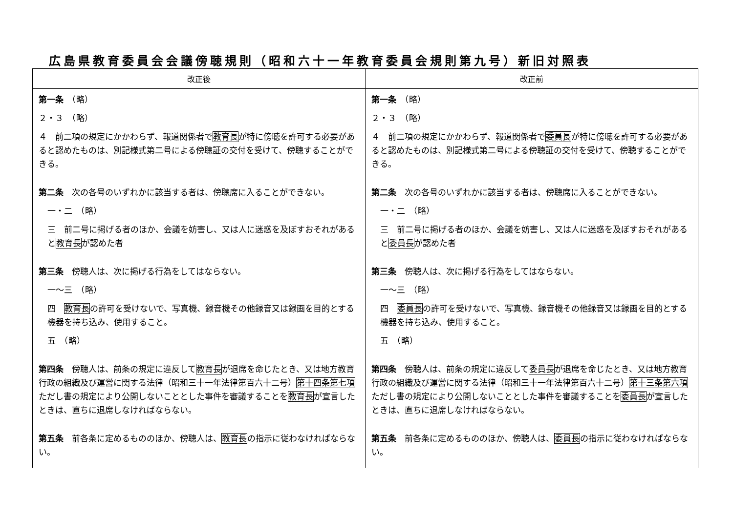広島県教育委員会会議傍聴規則（昭和六十一年教育委員会規則第九号）新旧対照表
| 改正後 | 改正前 |
| --- | --- |
| 第一条 （略） ２・３ （略） ４ 前二項の規定にかかわらず、報道関係者で 教育長 が特に傍聴を許可する必要があると認めたものは、別記様式第二号による傍聴証の交付を受けて、傍聴することができる。 第二条 次の各号のいずれかに該当する者は、傍聴席に入ることができない。 一・二 （略） 三 前二号に掲げる者のほか、会議を妨害し、又は人に迷惑を及ぼすおそれがあると 教育長 が認めた者 第三条 傍聴人は、次に掲げる行為をしてはならない。 一～三 （略） 四 教育長 の許可を受けないで、写真機、録音機その他録音又は録画を目的とする機器を持ち込み、使用すること。 五 （略） 第四条 傍聴人は、前条の規定に違反して 教育長 が退席を命じたとき、又は地方教育行政の組織及び運営に関する法律（昭和三十一年法律第百六十二号） 第十四条第七項 ただし書の規定により公開しないこととした事件を審議することを 教育長 が宣言したときは、直ちに退席しなければならない。 第五条 前各条に定めるもののほか、傍聴人は、 教育長 の指示に従わなければならない。 | 第一条 （略） ２・３ （略） ４ 前二項の規定にかかわらず、報道関係者で 委員長 が特に傍聴を許可する必要があると認めたものは、別記様式第二号による傍聴証の交付を受けて、傍聴することができる。 第二条 次の各号のいずれかに該当する者は、傍聴席に入ることができない。 一・二 （略） 三 前二号に掲げる者のほか、会議を妨害し、又は人に迷惑を及ぼすおそれがあると 委員長 が認めた者 第三条 傍聴人は、次に掲げる行為をしてはならない。 一～三 （略） 四 委員長 の許可を受けないで、写真機、録音機その他録音又は録画を目的とする機器を持ち込み、使用すること。 五 （略） 第四条 傍聴人は、前条の規定に違反して 委員長 が退席を命じたとき、又は地方教育行政の組織及び運営に関する法律（昭和三十一年法律第百六十二号） 第十三条第六項 ただし書の規定により公開しないこととした事件を審議することを 委員長 が宣言したときは、直ちに退席しなければならない。 第五条 前各条に定めるもののほか、傍聴人は、 委員長 の指示に従わなければならない。 |